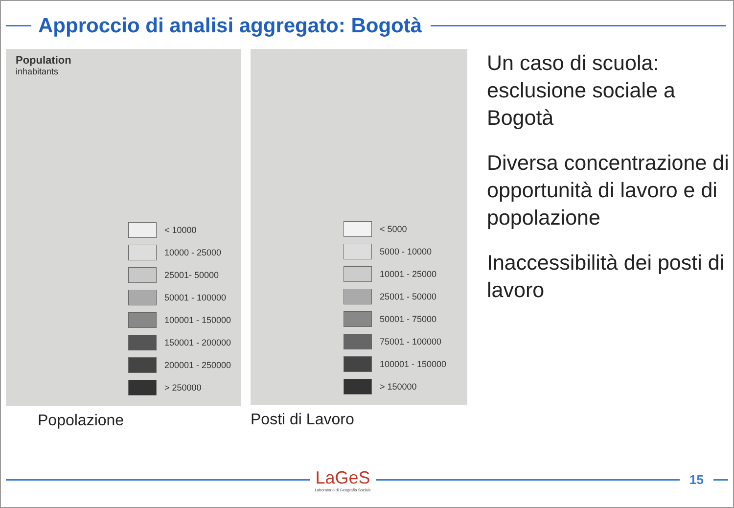Approccio di analisi aggregato: Bogotà
Population
inhabitants
< 10000
10000 - 25000
25001- 50000
50001 - 100000
100001 - 150000
150001 - 200000
200001 - 250000
> 250000
Popolazione
< 5000
5000 - 10000
10001 - 25000
25001 - 50000
50001 - 75000
75001 - 100000
100001 - 150000
> 150000
Posti di Lavoro
Un caso di scuola: esclusione sociale a Bogotà
Diversa concentrazione di opportunità di lavoro e di popolazione
Inaccessibilità dei posti di lavoro
LaGeS
Laboratorio di Geografia Sociale
15